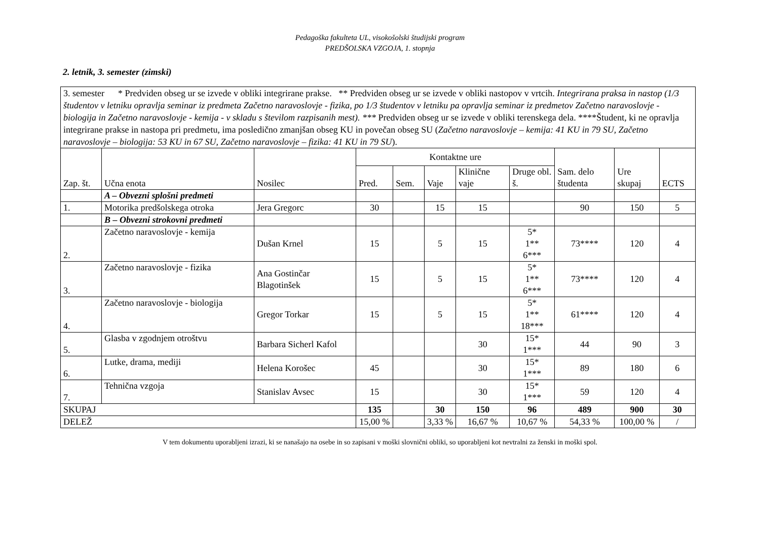Pedagoška fakulteta UL, visokošolski študijski program
PREDŠOLSKA VZGOJA, 1. stopnja
2. letnik, 3. semester (zimski)
| 3. semester * Predviden obseg ur se izvede v obliki integrirane prakse. ** Predviden obseg ur se izvede v obliki nastopov v vrtcih. Integrirana praksa in nastop (1/3 študentov v letniku opravlja seminar iz predmeta Začetno naravoslovje - fizika, po 1/3 študentov v letniku pa opravlja seminar iz predmetov Začetno naravoslovje - biologija in Začetno naravoslovje - kemija - v skladu s številom razpisanih mest). *** Predviden obseg ur se izvede v obliki terenskega dela. ****Študent, ki ne opravlja integrirane prakse in nastopa pri predmetu, ima posledično zmanjšan obseg KU in povečan obseg SU ( Začetno naravoslovje – kemija: 41 KU in 79 SU, Začetno naravoslovje – biologija: 53 KU in 67 SU, Začetno naravoslovje – fizika: 41 KU in 79 SU ). | | | | | | | | | | |
| Zap. št. | Učna enota | Nosilec | Kontaktne ure | | | | | Sam. delo študenta | Ure skupaj | ECTS |
| | | | Pred. | Sem. | Vaje | Klinične vaje | Druge obl. š. | | | |
| | A – Obvezni splošni predmeti | | | | | | | | | |
| 1. | Motorika predšolskega otroka | Jera Gregorc | 30 | | 15 | 15 | | 90 | 150 | 5 |
| | B – Obvezni strokovni predmeti | | | | | | | | | |
| 2. | Začetno naravoslovje - kemija | Dušan Krnel | 15 | | 5 | 15 | 5* 1** 6*** | 73**** | 120 | 4 |
| 3. | Začetno naravoslovje - fizika | Ana Gostinčar Blagotinšek | 15 | | 5 | 15 | 5* 1** 6*** | 73**** | 120 | 4 |
| 4. | Začetno naravoslovje - biologija | Gregor Torkar | 15 | | 5 | 15 | 5* 1** 18*** | 61**** | 120 | 4 |
| 5. | Glasba v zgodnjem otroštvu | Barbara Sicherl Kafol | | | | 30 | 15* 1*** | 44 | 90 | 3 |
| 6. | Lutke, drama, mediji | Helena Korošec | 45 | | | 30 | 15* 1*** | 89 | 180 | 6 |
| 7. | Tehnična vzgoja | Stanislav Avsec | 15 | | | 30 | 15* 1*** | 59 | 120 | 4 |
| SKUPAJ | | | 135 | | 30 | 150 | 96 | 489 | 900 | 30 |
| DELEŽ | | | 15,00 % | | 3,33 % | 16,67 % | 10,67 % | 54,33 % | 100,00 % | / |
V tem dokumentu uporabljeni izrazi, ki se nanašajo na osebe in so zapisani v moški slovnični obliki, so uporabljeni kot nevtralni za ženski in moški spol.